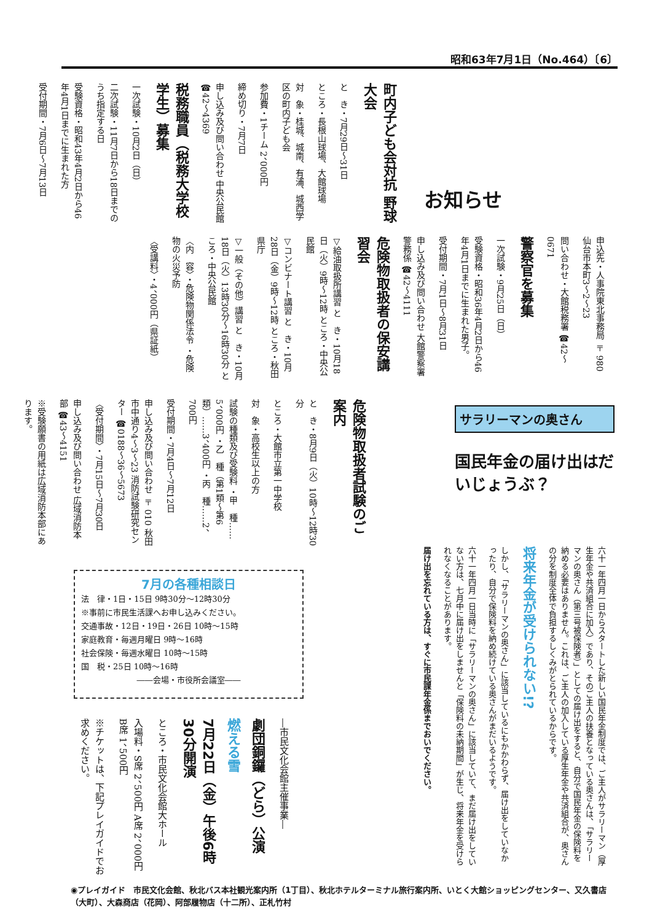昭和63年7月1日（No.464）〔6〕
お知らせ
町内子ども会対抗 野球大会
と　き・7月29日～31日
ところ・長根山球場、大館球場
対　象・桂城、城南、有浦、城西学区の町内子ども会
参加費・1チーム 2、000円
締め切り・7月7日
申し込み及び問い合わせ 中央公民館 ☎42～4369
税務職員（税務大学校学生）募集
一次試験・10月2日（日）
二次試験・11月7日から18日までのうち指定する日
受験資格・昭和43年4月2日から46年4月1日までに生まれた方
受付期間・7月6日～7月13日
申込先・人事院東北事務局 〒980 仙台市本町3～2～23
問い合わせ・大館税務署 ☎42～0671
警察官を募集
一次試験・9月25日（日）
受験資格・昭和36年4月2日から46年4月1日までに生まれた男子。
受付期間・7月1日～8月31日
申し込み及び問い合わせ 大館警察署警務係 ☎42～4111
危険物取扱者の保安講習会
▽給油取扱所講習 と　き・10月18日（火）9時～12時 ところ・中央公民館
▽コンビナート講習 と　き・10月28日（金）9時～12時 ところ・秋田県庁
▽一般（その他）講習 と　き・10月18日（火）13時30分～16時30分 ところ・中央公民館
〈内　容〉・危険物関係法令 ・危険物の火災予防
〈受講料〉・4、000円（県証紙）
危険物取扱者試験のご案内
と　き・8月9日（火）10時～12時30分
ところ・大館市立第一中学校
対　象・高校生以上の方
試験の種類及び受験料 ・甲　種……5、000円 ・乙　種（第1類～第6類）……3、400円 ・丙　種……2、700円
受付期間・7月4日～7月12日
申し込み及び問い合わせ 〒010 秋田市中通り4～3～23 消防試験研究センター ☎0188～36～5673
〈受付期間〉・7月15日～7月30日
申し込み及び問い合わせ 広域消防本部 ☎43～4151
※受験願書の用紙は広域消防本部にあります。
サラリーマンの奥さん
国民年金の届け出はだいじょうぶ？
六十一年四月一日からスタートした新しい国民年金制度では、ご主人がサラリーマン（厚生年金や共済組合に加入）であり、そのご主人の扶養となっている奥さんは、「サラリーマンの奥さん（第三号被保険者）」としての届け出をすると、自分で国民年金の保険料を納める必要はありません。これは、ご主人の加入している厚生年金や共済組合が、奥さんの分を制度全体で負担するしくみがとられているからです。
将来年金が受けられない!?
しかし、「サラリーマンの奥さん」に該当しているにもかかわらず、届け出をしていなかったり、自分で保険料を納め続けている奥さんがまだいるようです。
六十一年四月一日当時に「サラリーマンの奥さん」に該当していて、まだ届け出をしていない方は、七月中に届け出をしませんと「保険料の未納期間」が生じ、将来年金を受けられなくなることがあります。
届け出を忘れている方は、すぐに市民課年金係までおいでください。
7月の各種相談日
法　律・1日・15日 9時30分～12時30分
※事前に市民生活課へお申し込みください。
交通事故・12日・19日・26日 10時～15時
家庭教育・毎週月曜日 9時～16時
社会保険・毎週水曜日 10時～15時
国　税・25日 10時～16時
――会場・市役所会議室――
―市民文化会館主催事業―
劇団銅鑼（どら）公演
燃える雪
7月22日（金）午後6時30分開演
ところ・市民文化会館大ホール
入場料・S席 2、500円 A席 2、000円 B席 1、500円
※チケットは、下記プレイガイドでお求めください。
◉プレイガイド　市民文化会館、秋北バス本社観光案内所（1丁目）、秋北ホテルターミナル旅行案内所、いとく大館ショッピングセンター、又久書店（大町）、大森商店（花岡）、阿部履物店（十二所）、正札竹村